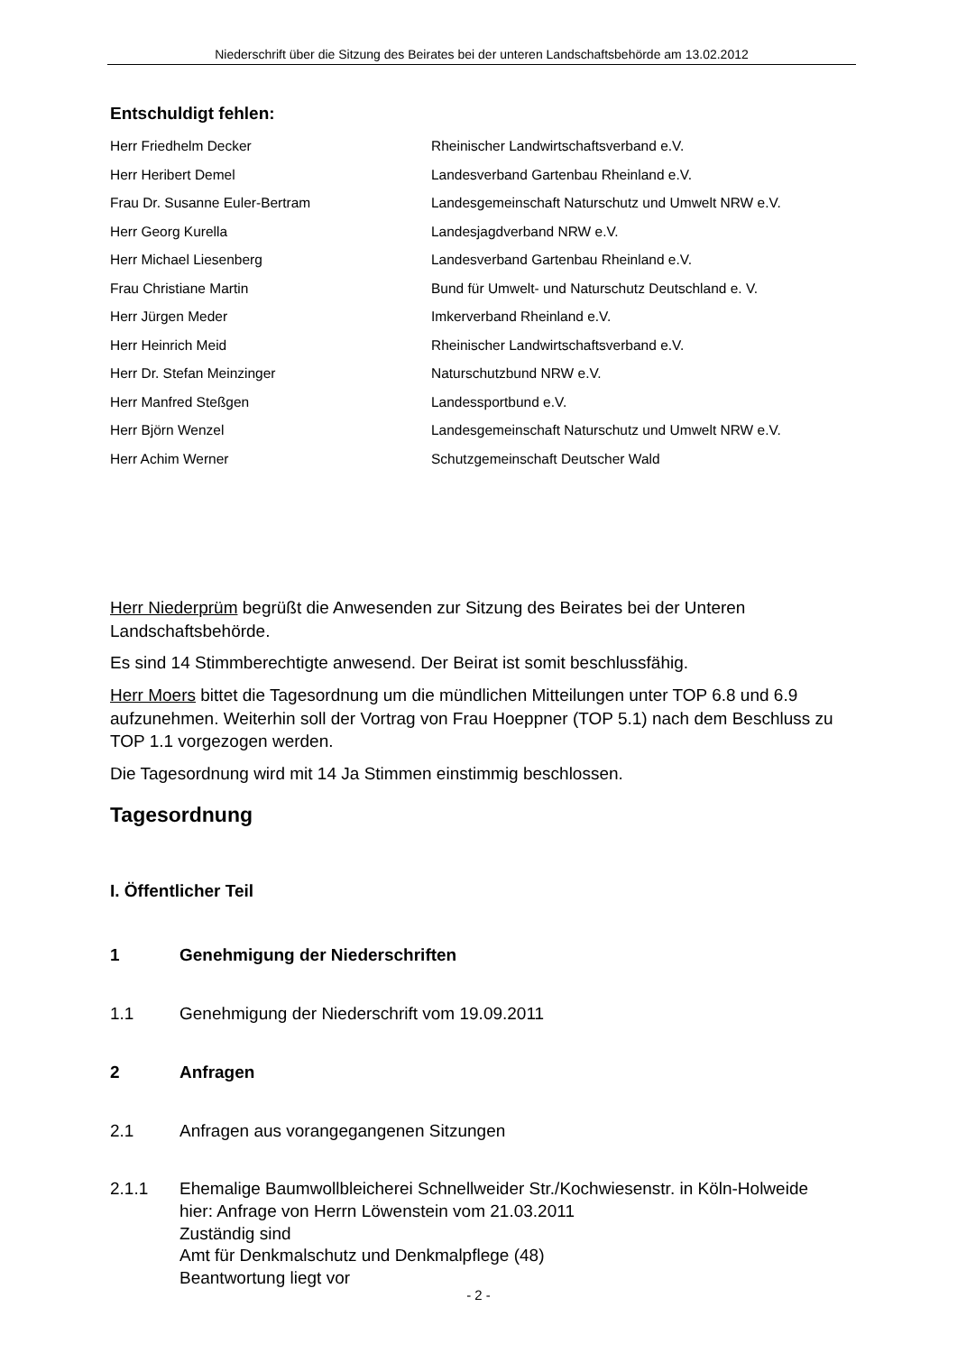Niederschrift über die Sitzung des Beirates bei der unteren Landschaftsbehörde am 13.02.2012
Entschuldigt fehlen:
| Herr Friedhelm Decker | Rheinischer Landwirtschaftsverband e.V. |
| Herr Heribert Demel | Landesverband Gartenbau Rheinland e.V. |
| Frau Dr. Susanne Euler-Bertram | Landesgemeinschaft Naturschutz und Umwelt NRW e.V. |
| Herr Georg Kurella | Landesjagdverband NRW e.V. |
| Herr Michael Liesenberg | Landesverband Gartenbau Rheinland e.V. |
| Frau Christiane Martin | Bund für Umwelt- und Naturschutz Deutschland e. V. |
| Herr Jürgen Meder | Imkerverband Rheinland e.V. |
| Herr Heinrich Meid | Rheinischer Landwirtschaftsverband e.V. |
| Herr Dr. Stefan Meinzinger | Naturschutzbund NRW e.V. |
| Herr Manfred Steßgen | Landessportbund e.V. |
| Herr Björn Wenzel | Landesgemeinschaft Naturschutz und Umwelt NRW e.V. |
| Herr Achim Werner | Schutzgemeinschaft Deutscher Wald |
Herr Niederprüm begrüßt die Anwesenden zur Sitzung des Beirates bei der Unteren Landschaftsbehörde.
Es sind 14 Stimmberechtigte anwesend. Der Beirat ist somit beschlussfähig.
Herr Moers bittet die Tagesordnung um die mündlichen Mitteilungen unter TOP 6.8 und 6.9 aufzunehmen. Weiterhin soll der Vortrag von Frau Hoeppner (TOP 5.1) nach dem Beschluss zu TOP 1.1 vorgezogen werden.
Die Tagesordnung wird mit 14 Ja Stimmen einstimmig beschlossen.
Tagesordnung
I. Öffentlicher Teil
1 Genehmigung der Niederschriften
1.1 Genehmigung der Niederschrift vom 19.09.2011
2 Anfragen
2.1 Anfragen aus vorangegangenen Sitzungen
2.1.1 Ehemalige Baumwollbleicherei Schnellweider Str./Kochwiesenstr. in Köln-Holweide
hier: Anfrage von Herrn Löwenstein vom 21.03.2011
Zuständig sind
Amt für Denkmalschutz und Denkmalpflege (48)
Beantwortung liegt vor
- 2 -